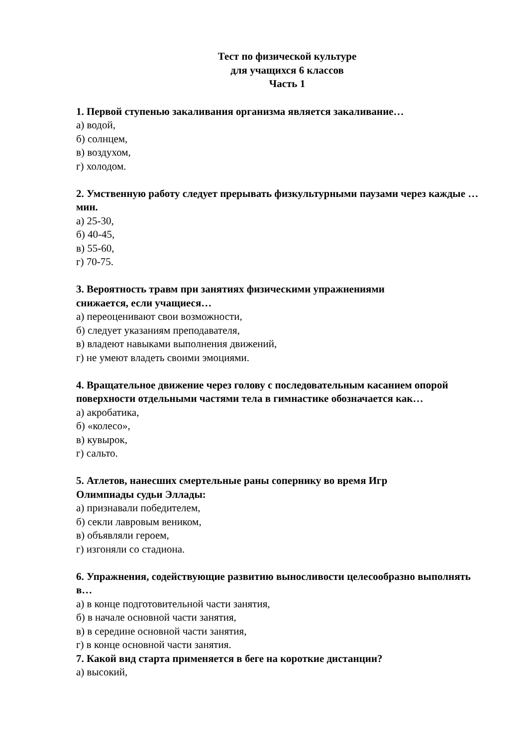Тест по физической культуре
для учащихся 6 классов
Часть 1
1. Первой ступенью закаливания организма является закаливание…
а) водой,
б) солнцем,
в) воздухом,
г) холодом.
2. Умственную работу следует прерывать физкультурными паузами через каждые …мин.
а) 25-30,
б) 40-45,
в) 55-60,
г) 70-75.
3. Вероятность травм при занятиях физическими упражнениями
снижается, если учащиеся…
а) переоценивают свои возможности,
б) следует указаниям преподавателя,
в) владеют навыками выполнения движений,
г) не умеют владеть своими эмоциями.
4. Вращательное движение через голову с последовательным касанием опорой поверхности отдельными частями тела в гимнастике обозначается как…
а) акробатика,
б) «колесо»,
в) кувырок,
г) сальто.
5. Атлетов, нанесших смертельные раны сопернику во время Игр
Олимпиады судьи Эллады:
а) признавали победителем,
б) секли лавровым веником,
в) объявляли героем,
г) изгоняли со стадиона.
6. Упражнения, содействующие развитию выносливости целесообразно выполнять в…
а) в конце подготовительной части занятия,
б) в начале основной части занятия,
в) в середине основной части занятия,
г) в конце основной части занятия.
7. Какой вид старта применяется в беге на короткие дистанции?
а) высокий,